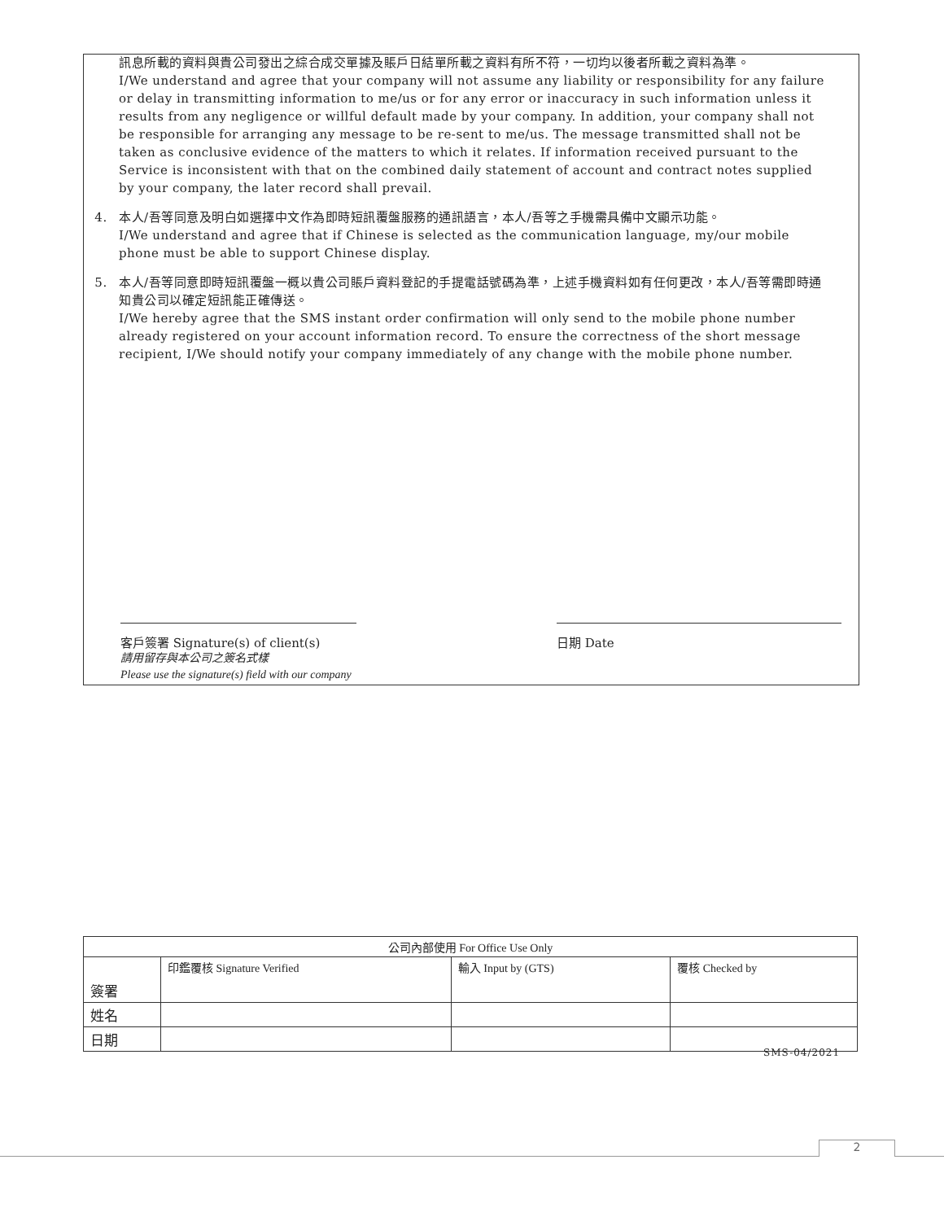訊息所載的資料與貴公司發出之綜合成交單據及賬戶日結單所載之資料有所不符，一切均以後者所載之資料為準。
I/We understand and agree that your company will not assume any liability or responsibility for any failure or delay in transmitting information to me/us or for any error or inaccuracy in such information unless it results from any negligence or willful default made by your company. In addition, your company shall not be responsible for arranging any message to be re-sent to me/us. The message transmitted shall not be taken as conclusive evidence of the matters to which it relates. If information received pursuant to the Service is inconsistent with that on the combined daily statement of account and contract notes supplied by your company, the later record shall prevail.
4. 本人/吾等同意及明白如選擇中文作為即時短訊覆盤服務的通訊語言，本人/吾等之手機需具備中文顯示功能。
I/We understand and agree that if Chinese is selected as the communication language, my/our mobile phone must be able to support Chinese display.
5. 本人/吾等同意即時短訊覆盤一概以貴公司賬戶資料登記的手提電話號碼為準，上述手機資料如有任何更改，本人/吾等需即時通知貴公司以確定短訊能正確傳送。
I/We hereby agree that the SMS instant order confirmation will only send to the mobile phone number already registered on your account information record. To ensure the correctness of the short message recipient, I/We should notify your company immediately of any change with the mobile phone number.
客戶簽署 Signature(s) of client(s)
請用留存與本公司之簽名式樣
Please use the signature(s) field with our company
日期 Date
| 公司內部使用 For Office Use Only | | | |
| --- | --- | --- | --- |
| 簽署 | 印鑑覆核 Signature Verified | 輸入 Input by (GTS) | 覆核 Checked by |
| 姓名 | | | |
| 日期 | | | |
SMS-04/2021
2